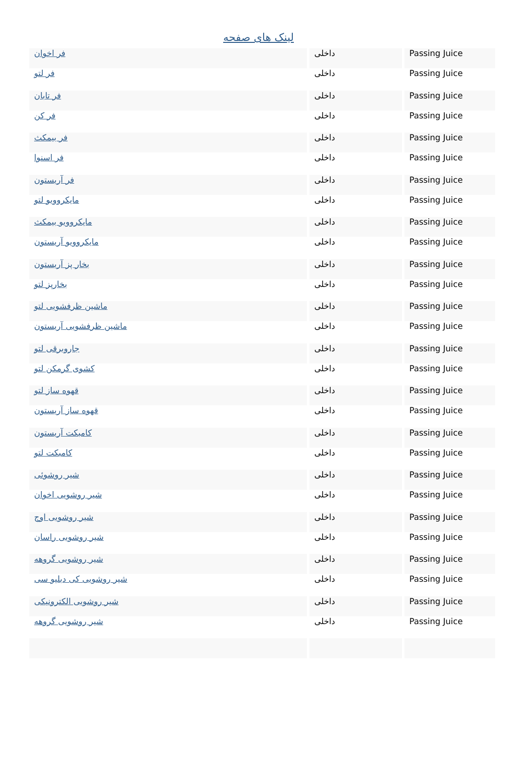لینک های صفحه
| فر اخوان | داخلی | Passing Juice |
| فر لتو | داخلی | Passing Juice |
| فر تابان | داخلی | Passing Juice |
| فر کن | داخلی | Passing Juice |
| فر بیمکث | داخلی | Passing Juice |
| فر اسنوا | داخلی | Passing Juice |
| فر آریستون | داخلی | Passing Juice |
| مایکروویو لتو | داخلی | Passing Juice |
| مایکروویو بیمکث | داخلی | Passing Juice |
| مایکروویو آریستون | داخلی | Passing Juice |
| بخار پز آریستون | داخلی | Passing Juice |
| بخارپز لتو | داخلی | Passing Juice |
| ماشین ظرفشویی لتو | داخلی | Passing Juice |
| ماشین ظرفشویی آریستون | داخلی | Passing Juice |
| جاروبرقی لتو | داخلی | Passing Juice |
| کشوی گرمکن لتو | داخلی | Passing Juice |
| قهوه ساز لتو | داخلی | Passing Juice |
| قهوه ساز آریستون | داخلی | Passing Juice |
| کامبکت آریستون | داخلی | Passing Juice |
| کامبکت لتو | داخلی | Passing Juice |
| شیر روشوئی | داخلی | Passing Juice |
| شیر روشویی اخوان | داخلی | Passing Juice |
| شیر روشویی اوج | داخلی | Passing Juice |
| شیر روشویی راسان | داخلی | Passing Juice |
| شیر روشویی گروهه | داخلی | Passing Juice |
| شیر روشویی کی دبلیو سی | داخلی | Passing Juice |
| شیر روشویی الکترونیکی | داخلی | Passing Juice |
| شیر روشویی گروهه | داخلی | Passing Juice |